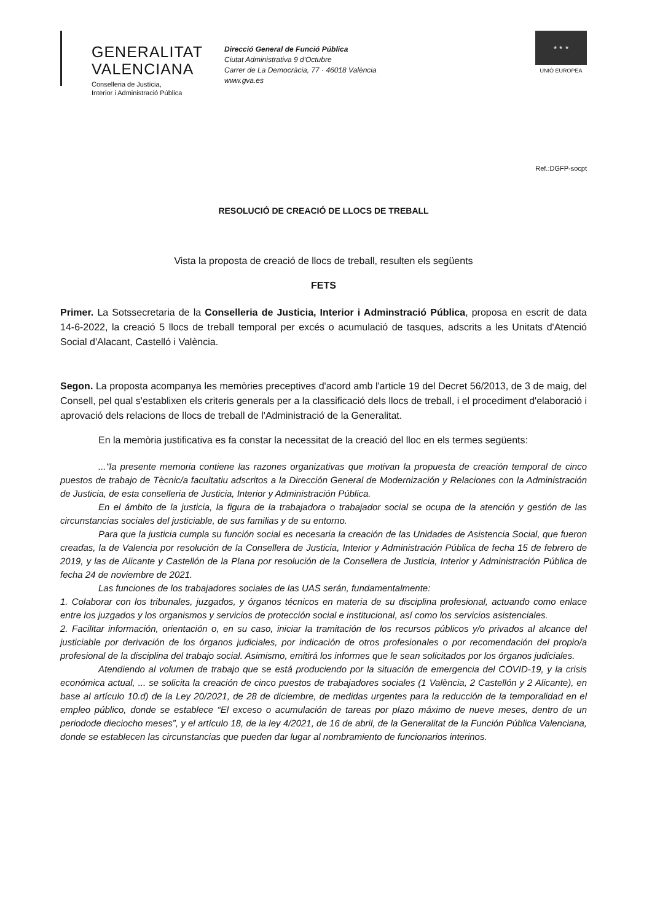GENERALITAT
VALENCIANA
Conselleria de Justícia,
Interior i Administració Pública
Direcció General de Funció Pública
Ciutat Administrativa 9 d'Octubre
Carrer de La Democràcia, 77 · 46018 València
www.gva.es
★ ★ ★
UNIÓ EUROPEA
Ref.:DGFP-socpt
RESOLUCIÓ DE CREACIÓ DE LLOCS DE TREBALL
Vista la proposta de creació de llocs de treball, resulten els següents
FETS
Primer. La Sotssecretaria de la Conselleria de Justicia, Interior i Adminstració Pública, proposa en escrit de data 14-6-2022, la creació 5 llocs de treball temporal per excés o acumulació de tasques, adscrits a les Unitats d'Atenció Social d'Alacant, Castelló i València.
Segon. La proposta acompanya les memòries preceptives d'acord amb l'article 19 del Decret 56/2013, de 3 de maig, del Consell, pel qual s'establixen els criteris generals per a la classificació dels llocs de treball, i el procediment d'elaboració i aprovació dels relacions de llocs de treball de l'Administració de la Generalitat.
En la memòria justificativa es fa constar la necessitat de la creació del lloc en els termes següents:
..."la presente memoria contiene las razones organizativas que motivan la propuesta de creación temporal de cinco puestos de trabajo de Tècnic/a facultatiu adscritos a la Dirección General de Modernización y Relaciones con la Administración de Justicia, de esta conselleria de Justicia, Interior y Administración Pública.
En el ámbito de la justicia, la figura de la trabajadora o trabajador social se ocupa de la atención y gestión de las circunstancias sociales del justiciable, de sus familias y de su entorno.
Para que la justicia cumpla su función social es necesaria la creación de las Unidades de Asistencia Social, que fueron creadas, la de Valencia por resolución de la Consellera de Justicia, Interior y Administración Pública de fecha 15 de febrero de 2019, y las de Alicante y Castellón de la Plana por resolución de la Consellera de Justicia, Interior y Administración Pública de fecha 24 de noviembre de 2021.
Las funciones de los trabajadores sociales de las UAS serán, fundamentalmente:
1. Colaborar con los tribunales, juzgados, y órganos técnicos en materia de su disciplina profesional, actuando como enlace entre los juzgados y los organismos y servicios de protección social e institucional, así como los servicios asistenciales.
2. Facilitar información, orientación o, en su caso, iniciar la tramitación de los recursos públicos y/o privados al alcance del justiciable por derivación de los órganos judiciales, por indicación de otros profesionales o por recomendación del propio/a profesional de la disciplina del trabajo social. Asimismo, emitirá los informes que le sean solicitados por los órganos judiciales.
Atendiendo al volumen de trabajo que se está produciendo por la situación de emergencia del COVID-19, y la crisis económica actual, ... se solicita la creación de cinco puestos de trabajadores sociales (1 València, 2 Castellón y 2 Alicante), en base al artículo 10.d) de la Ley 20/2021, de 28 de diciembre, de medidas urgentes para la reducción de la temporalidad en el empleo público, donde se establece “El exceso o acumulación de tareas por plazo máximo de nueve meses, dentro de un periodode dieciocho meses”, y el artículo 18, de la ley 4/2021, de 16 de abril, de la Generalitat de la Función Pública Valenciana, donde se establecen las circunstancias que pueden dar lugar al nombramiento de funcionarios interinos.